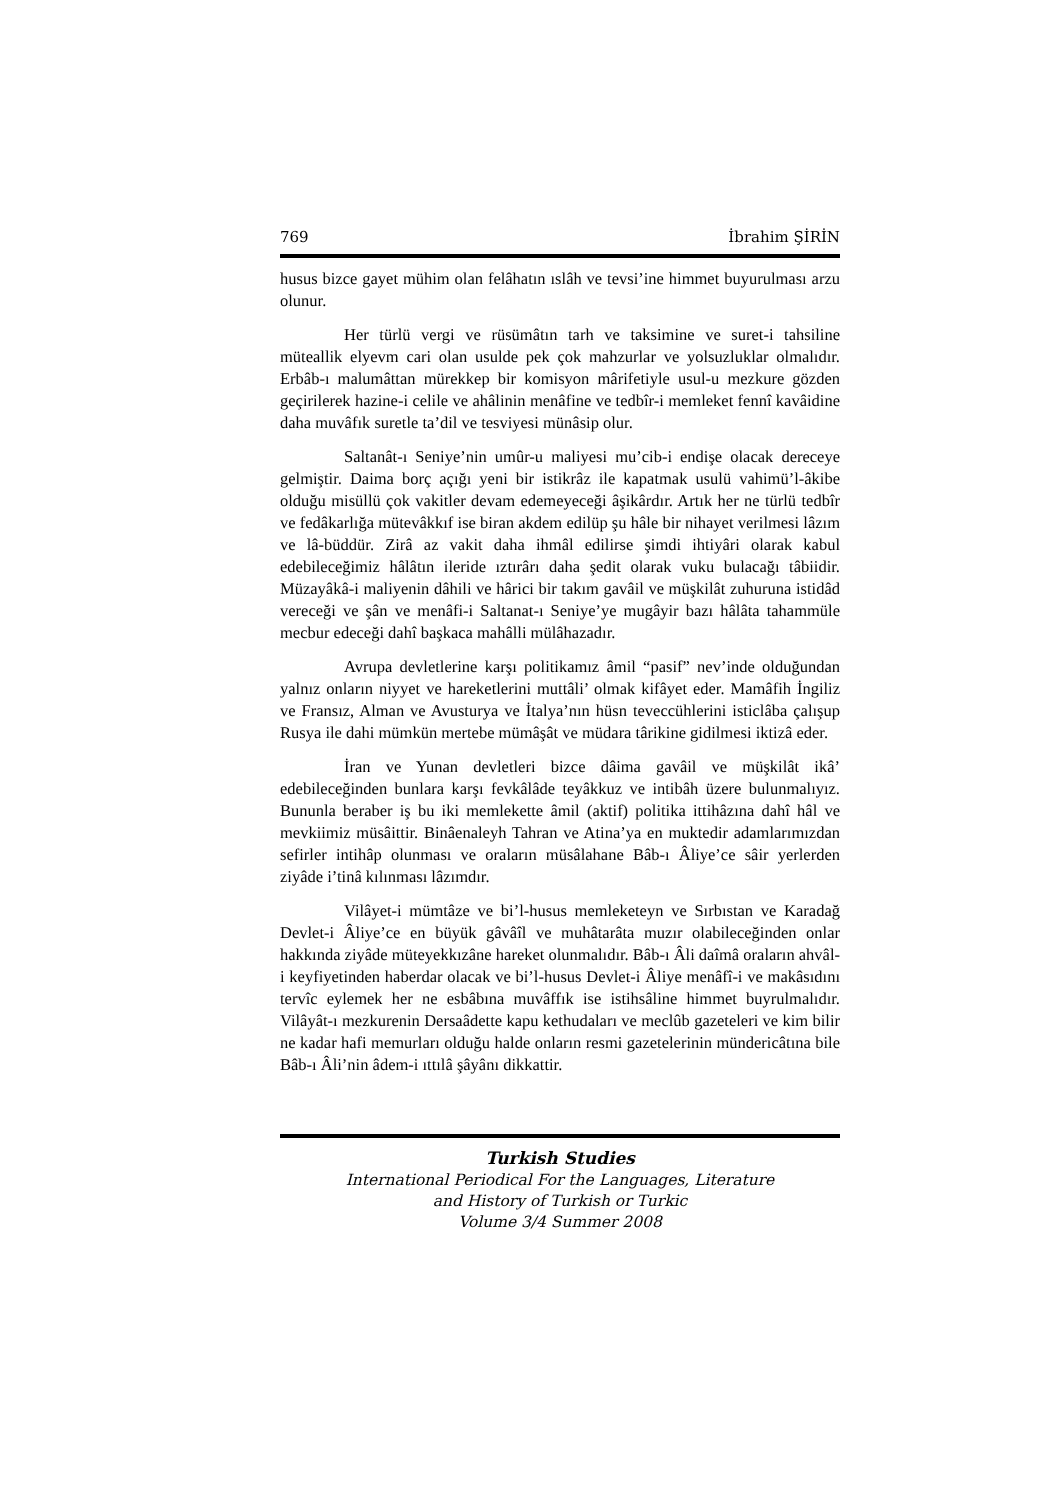769 İbrahim ŞİRİN
husus bizce gayet mühim olan felâhatın ıslâh ve tevsi’ine himmet buyurulması arzu olunur.
Her türlü vergi ve rüsümâtın tarh ve taksimine ve suret-i tahsiline müteallik elyevm cari olan usulde pek çok mahzurlar ve yolsuzluklar olmalıdır. Erbâb-ı malumâttan mürekkep bir komisyon mârifetiyle usul-u mezkure gözden geçirilerek hazine-i celile ve ahâlinin menâfine ve tedbîr-i memleket fennî kavâidine daha muvâfık suretle ta’dil ve tesviyesi münâsip olur.
Saltanât-ı Seniye’nin umûr-u maliyesi mu’cib-i endişe olacak dereceye gelmiştir. Daima borç açığı yeni bir istikrâz ile kapatmak usulü vahimü’l-âkibe olduğu misüllü çok vakitler devam edemeyeceği âşikârdır. Artık her ne türlü tedbîr ve fedâkarlığa mütevâkkıf ise biran akdem edilüp şu hâle bir nihayet verilmesi lâzım ve lâ-büddür. Zirâ az vakit daha ihmâl edilirse şimdi ihtiyâri olarak kabul edebileceğimiz hâlâtın ileride ıztırârı daha şedit olarak vuku bulacağı tâbiidir. Müzayâkâ-i maliyenin dâhili ve hârici bir takım gavâil ve müşkilât zuhuruna istidâd vereceği ve şân ve menâfi-i Saltanat-ı Seniye’ye mugâyir bazı hâlâta tahammüle mecbur edeceği dahî başkaca mahâlli mülâhazadır.
Avrupa devletlerine karşı politikamız âmil “pasif” nev’inde olduğundan yalnız onların niyyet ve hareketlerini muttâli’ olmak kifâyet eder. Mamâfih İngiliz ve Fransız, Alman ve Avusturya ve İtalya’nın hüsn teveccühlerini isticlâba çalışup Rusya ile dahi mümkün mertebe mümâşât ve müdara târikine gidilmesi iktizâ eder.
İran ve Yunan devletleri bizce dâima gavâil ve müşkilât ikâ’ edebileceğinden bunlara karşı fevkâlâde teyâkkuz ve intibâh üzere bulunmalıyız. Bununla beraber iş bu iki memlekette âmil (aktif) politika ittihâzına dahî hâl ve mevkiimiz müsâittir. Binâenaleyh Tahran ve Atina’ya en muktedir adamlarımızdan sefirler intihâp olunması ve oraların müsâlahane Bâb-ı Âliye’ce sâir yerlerden ziyâde i’tinâ kılınması lâzımdır.
Vilâyet-i mümtâze ve bi’l-husus memleketeyn ve Sırbıstan ve Karadağ Devlet-i Âliye’ce en büyük gâvâîl ve muhâtarâta muzır olabileceğinden onlar hakkında ziyâde müteyekkızâne hareket olunmalıdır. Bâb-ı Âli daîmâ oraların ahvâl-i keyfiyetinden haberdar olacak ve bi’l-husus Devlet-i Âliye menâfî-i ve makâsıdını tervîc eylemek her ne esbâbına muvâffık ise istihsâline himmet buyrulmalıdır. Vilâyât-ı mezkurenin Dersaâdette kapu kethudaları ve meclûb gazeteleri ve kim bilir ne kadar hafi memurları olduğu halde onların resmi gazetelerinin mündericâtına bile Bâb-ı Âli’nin âdem-i ıttılâ şâyânı dikkattir.
Turkish Studies
International Periodical For the Languages, Literature
and History of Turkish or Turkic
Volume 3/4 Summer 2008